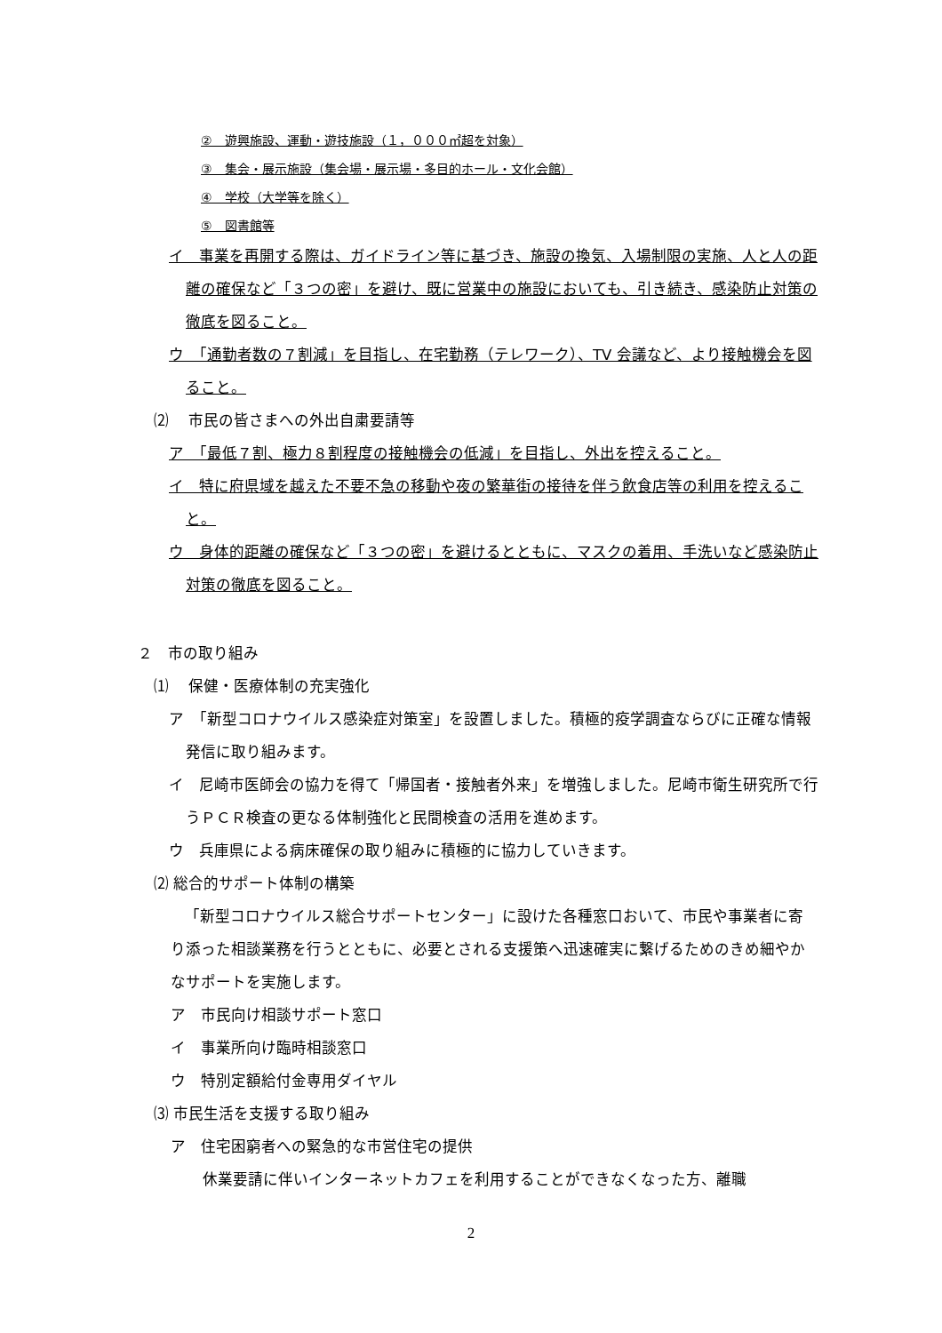②　遊興施設、運動・遊技施設（１，０００㎡超を対象）
③　集会・展示施設（集会場・展示場・多目的ホール・文化会館）
④　学校（大学等を除く）
⑤　図書館等
イ　事業を再開する際は、ガイドライン等に基づき、施設の換気、入場制限の実施、人と人の距離の確保など「３つの密」を避け、既に営業中の施設においても、引き続き、感染防止対策の徹底を図ること。
ウ　「通勤者数の７割減」を目指し、在宅勤務（テレワーク）、TV 会議など、より接触機会を図ること。
⑵　 市民の皆さまへの外出自粛要請等
ア　「最低７割、極力８割程度の接触機会の低減」を目指し、外出を控えること。
イ　特に府県域を越えた不要不急の移動や夜の繁華街の接待を伴う飲食店等の利用を控えること。
ウ　身体的距離の確保など「３つの密」を避けるとともに、マスクの着用、手洗いなど感染防止対策の徹底を図ること。
２　市の取り組み
⑴　 保健・医療体制の充実強化
ア　「新型コロナウイルス感染症対策室」を設置しました。積極的疫学調査ならびに正確な情報発信に取り組みます。
イ　尼崎市医師会の協力を得て「帰国者・接触者外来」を増強しました。尼崎市衛生研究所で行うＰＣＲ検査の更なる体制強化と民間検査の活用を進めます。
ウ　兵庫県による病床確保の取り組みに積極的に協力していきます。
⑵ 総合的サポート体制の構築
「新型コロナウイルス総合サポートセンター」に設けた各種窓口おいて、市民や事業者に寄り添った相談業務を行うとともに、必要とされる支援策へ迅速確実に繋げるためのきめ細やかなサポートを実施します。
ア　市民向け相談サポート窓口
イ　事業所向け臨時相談窓口
ウ　特別定額給付金専用ダイヤル
⑶ 市民生活を支援する取り組み
ア　住宅困窮者への緊急的な市営住宅の提供
休業要請に伴いインターネットカフェを利用することができなくなった方、離職
2